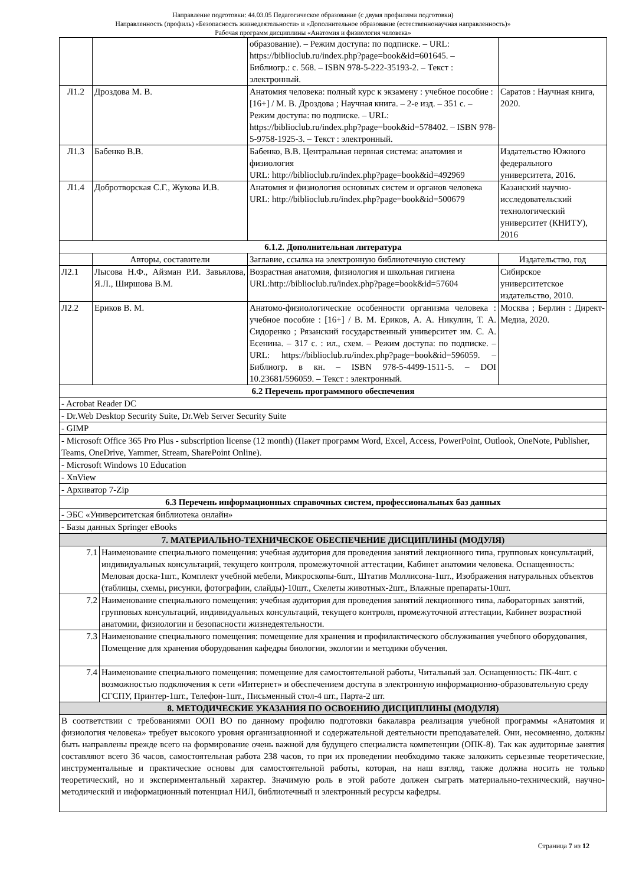Направление подготовки: 44.03.05 Педагогическое образование (с двумя профилями подготовки)
Направленность (профиль) «Безопасность жизнедеятельности» и «Дополнительное образование (естественнонаучная направленность)»
Рабочая программ дисциплины «Анатомия и физиология человека»
| | | образование). – Режим доступа: по подписке. – URL: https://biblioclub.ru/index.php?page=book&id=601645. – Библиогр.: с. 568. – ISBN 978-5-222-35193-2. – Текст : электронный. | |
| Л1.2 | Дроздова М. В. | Анатомия человека: полный курс к экзамену : учебное пособие : [16+] / М. В. Дроздова ; Научная книга. – 2-е изд. – 351 с. – Режим доступа: по подписке. – URL: https://biblioclub.ru/index.php?page=book&id=578402. – ISBN 978-5-9758-1925-3. – Текст : электронный. | Саратов : Научная книга, 2020. |
| Л1.3 | Бабенко В.В. | Бабенко, В.В. Центральная нервная система: анатомия и физиология URL: http://biblioclub.ru/index.php?page=book&id=492969 | Издательство Южного федерального университета, 2016. |
| Л1.4 | Добротворская С.Г., Жукова И.В. | Анатомия и физиология основных систем и органов человека URL: http://biblioclub.ru/index.php?page=book&id=500679 | Казанский научно-исследовательский технологический университет (КНИТУ), 2016 |
| 6.1.2. Дополнительная литература | | | |
| | Авторы, составители | Заглавие, ссылка на электронную библиотечную систему | Издательство, год |
| Л2.1 | Лысова Н.Ф., Айзман Р.И. Завьялова, Я.Л., Ширшова В.М. | Возрастная анатомия, физиология и школьная гигиена URL:http://biblioclub.ru/index.php?page=book&id=57604 | Сибирское университетское издательство, 2010. |
| Л2.2 | Ериков В. М. | Анатомо-физиологические особенности организма человека : учебное пособие : [16+] / В. М. Ериков, А. А. Никулин, Т. А. Сидоренко ; Рязанский государственный университет им. С. А. Есенина. – 317 с. : ил., схем. – Режим доступа: по подписке. – URL: https://biblioclub.ru/index.php?page=book&id=596059. – Библиогр. в кн. – ISBN 978-5-4499-1511-5. – DOI 10.23681/596059. – Текст : электронный. | Москва ; Берлин : Директ-Медиа, 2020. |
| 6.2 Перечень программного обеспечения | | | |
| - Acrobat Reader DC | | | |
| - Dr.Web Desktop Security Suite, Dr.Web Server Security Suite | | | |
| - GIMP | | | |
| - Microsoft Office 365 Pro Plus - subscription license (12 month) (Пакет программ Word, Excel, Access, PowerPoint, Outlook, OneNote, Publisher, Teams, OneDrive, Yammer, Stream, SharePoint Online). | | | |
| - Microsoft Windows 10 Education | | | |
| - XnView | | | |
| - Архиватор 7-Zip | | | |
| 6.3 Перечень информационных справочных систем, профессиональных баз данных | | | |
| - ЭБС «Университетская библиотека онлайн» | | | |
| - Базы данных Springer eBooks | | | |
| 7. МАТЕРИАЛЬНО-ТЕХНИЧЕСКОЕ ОБЕСПЕЧЕНИЕ ДИСЦИПЛИНЫ (МОДУЛЯ) | |
| --- | --- |
| 7.1 | Наименование специального помещения: учебная аудитория для проведения занятий лекционного типа, групповых консультаций, индивидуальных консультаций, текущего контроля, промежуточной аттестации, Кабинет анатомии человека. Оснащенность: Меловая доска-1шт., Комплект учебной мебели, Микроскопы-6шт., Штатив Моллисона-1шт., Изображения натуральных объектов (таблицы, схемы, рисунки, фотографии, слайды)-10шт., Скелеты животных-2шт., Влажные препараты-10шт. |
| 7.2 | Наименование специального помещения: учебная аудитория для проведения занятий лекционного типа, лабораторных занятий, групповых консультаций, индивидуальных консультаций, текущего контроля, промежуточной аттестации, Кабинет возрастной анатомии, физиологии и безопасности жизнедеятельности. |
| 7.3 | Наименование специального помещения: помещение для хранения и профилактического обслуживания учебного оборудования, Помещение для хранения оборудования кафедры биологии, экологии и методики обучения. |
| 7.4 | Наименование специального помещения: помещение для самостоятельной работы, Читальный зал. Оснащенность: ПК-4шт. с возможностью подключения к сети «Интернет» и обеспечением доступа в электронную информационно-образовательную среду СГСПУ, Принтер-1шт., Телефон-1шт., Письменный стол-4 шт., Парта-2 шт. |
| 8. МЕТОДИЧЕСКИЕ УКАЗАНИЯ ПО ОСВОЕНИЮ ДИСЦИПЛИНЫ (МОДУЛЯ) | |
| В соответствии с требованиями ООП ВО по данному профилю подготовки бакалавра реализация учебной программы «Анатомия и физиология человека» требует высокого уровня организационной и содержательной деятельности преподавателей. Они, несомненно, должны быть направлены прежде всего на формирование очень важной для будущего специалиста компетенции (ОПК-8). Так как аудиторные занятия составляют всего 36 часов, самостоятельная работа 238 часов, то при их проведении необходимо также заложить серьезные теоретические, инструментальные и практические основы для самостоятельной работы, которая, на наш взгляд, также должна носить не только теоретический, но и экспериментальный характер. Значимую роль в этой работе должен сыграть материально-технический, научно-методический и информационный потенциал НИЛ, библиотечный и электронный ресурсы кафедры. | |
Страница 7 из 12